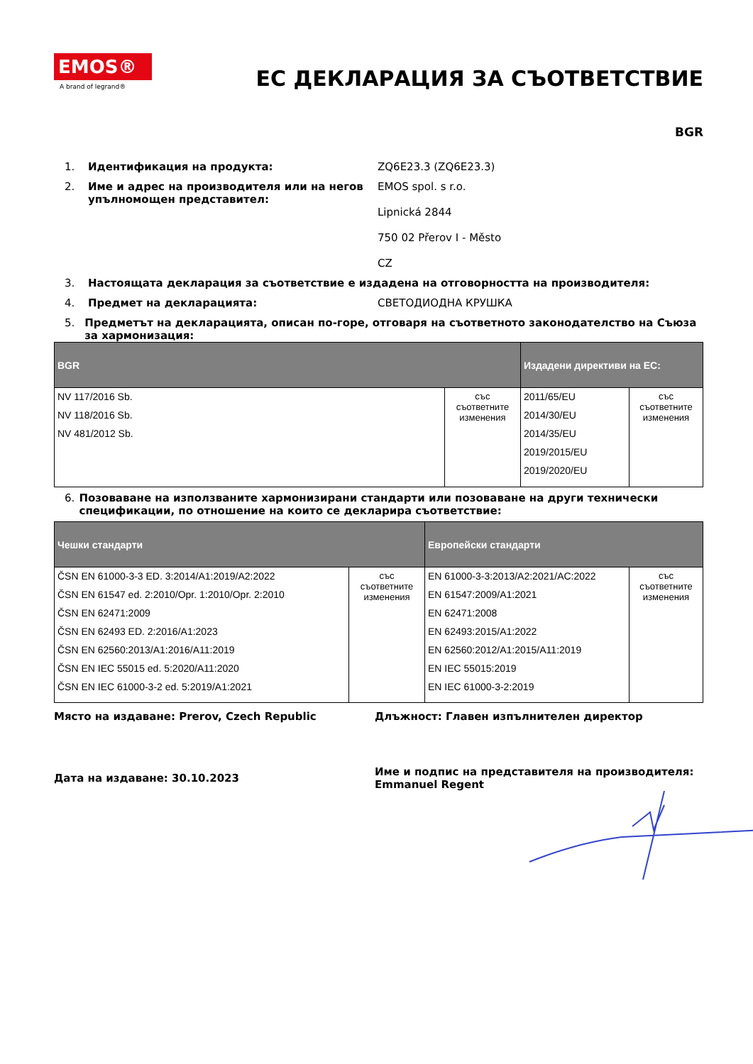EMOS®
A brand of legrand®
ЕС ДЕКЛАРАЦИЯ ЗА СЪОТВЕТСТВИЕ
BGR
1. Идентификация на продукта: ZQ6E23.3 (ZQ6E23.3)
2. Име и адрес на производителя или на негов упълномощен представител: EMOS spol. s r.o.
Lipnická 2844
750 02 Přerov I - Město
CZ
3. Настоящата декларация за съответствие е издадена на отговорността на производителя:
4. Предмет на декларацията: СВЕТОДИОДНА КРУШКА
5. Предметът на декларацията, описан по-горе, отговаря на съответното законодателство на Съюза за хармонизация:
| BGR | | Издадени директиви на ЕС: | |
| --- | --- | --- | --- |
| NV 117/2016 Sb. NV 118/2016 Sb. NV 481/2012 Sb. | със съответните изменения | 2011/65/EU 2014/30/EU 2014/35/EU 2019/2015/EU 2019/2020/EU | със съответните изменения |
6. Позоваване на използваните хармонизирани стандарти или позоваване на други технически спецификации, по отношение на които се декларира съответствие:
| Чешки стандарти | | Европейски стандарти | |
| --- | --- | --- | --- |
| ČSN EN 61000-3-3 ED. 3:2014/A1:2019/A2:2022 ČSN EN 61547 ed. 2:2010/Opr. 1:2010/Opr. 2:2010 ČSN EN 62471:2009 ČSN EN 62493 ED. 2:2016/A1:2023 ČSN EN 62560:2013/A1:2016/A11:2019 ČSN EN IEC 55015 ed. 5:2020/A11:2020 ČSN EN IEC 61000-3-2 ed. 5:2019/A1:2021 | със съответните изменения | EN 61000-3-3:2013/A2:2021/AC:2022 EN 61547:2009/A1:2021 EN 62471:2008 EN 62493:2015/A1:2022 EN 62560:2012/A1:2015/A11:2019 EN IEC 55015:2019 EN IEC 61000-3-2:2019 | със съответните изменения |
Място на издаване: Prerov, Czech Republic Длъжност: Главен изпълнителен директор
Дата на издаване: 30.10.2023
Име и подпис на представителя на производителя:
Emmanuel Regent